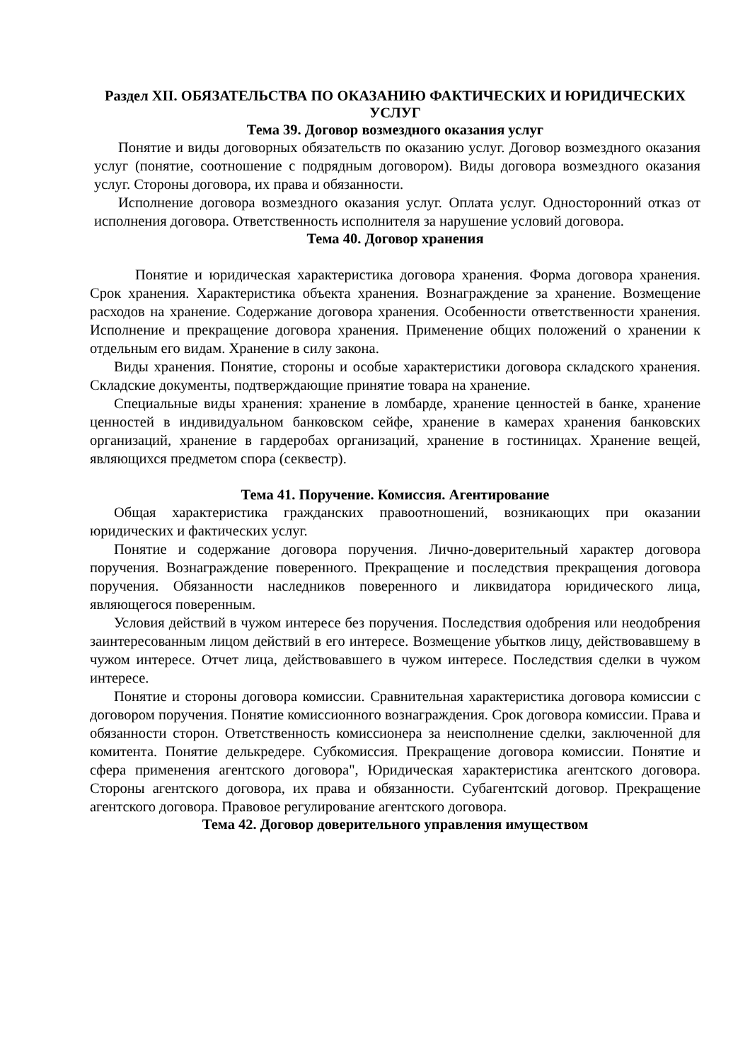Раздел XII. ОБЯЗАТЕЛЬСТВА ПО ОКАЗАНИЮ ФАКТИЧЕСКИХ И ЮРИДИЧЕСКИХ УСЛУГ
Тема 39. Договор возмездного оказания услуг
Понятие и виды договорных обязательств по оказанию услуг. Договор возмездного оказания услуг (понятие, соотношение с подрядным договором). Виды договора возмездного оказания услуг. Стороны договора, их права и обязанности.
Исполнение договора возмездного оказания услуг. Оплата услуг. Односторонний отказ от исполнения договора. Ответственность исполнителя за нарушение условий договора.
Тема 40. Договор хранения
Понятие и юридическая характеристика договора хранения. Форма договора хранения. Срок хранения. Характеристика объекта хранения. Вознаграждение за хранение. Возмещение расходов на хранение. Содержание договора хранения. Особенности ответственности хранения. Исполнение и прекращение договора хранения. Применение общих положений о хранении к отдельным его видам. Хранение в силу закона.
Виды хранения. Понятие, стороны и особые характеристики договора складского хранения. Складские документы, подтверждающие принятие товара на хранение.
Специальные виды хранения: хранение в ломбарде, хранение ценностей в банке, хранение ценностей в индивидуальном банковском сейфе, хранение в камерах хранения банковских организаций, хранение в гардеробах организаций, хранение в гостиницах. Хранение вещей, являющихся предметом спора (секвестр).
Тема 41. Поручение. Комиссия. Агентирование
Общая характеристика гражданских правоотношений, возникающих при оказании юридических и фактических услуг.
Понятие и содержание договора поручения. Лично-доверительный характер договора поручения. Вознаграждение поверенного. Прекращение и последствия прекращения договора поручения. Обязанности наследников поверенного и ликвидатора юридического лица, являющегося поверенным.
Условия действий в чужом интересе без поручения. Последствия одобрения или неодобрения заинтересованным лицом действий в его интересе. Возмещение убытков лицу, действовавшему в чужом интересе. Отчет лица, действовавшего в чужом интересе. Последствия сделки в чужом интересе.
Понятие и стороны договора комиссии. Сравнительная характеристика договора комиссии с договором поручения. Понятие комиссионного вознаграждения. Срок договора комиссии. Права и обязанности сторон. Ответственность комиссионера за неисполнение сделки, заключенной для комитента. Понятие делькредере. Субкомиссия. Прекращение договора комиссии. Понятие и сфера применения агентского договора", Юридическая характеристика агентского договора. Стороны агентского договора, их права и обязанности. Субагентский договор. Прекращение агентского договора. Правовое регулирование агентского договора.
Тема 42. Договор доверительного управления имуществом